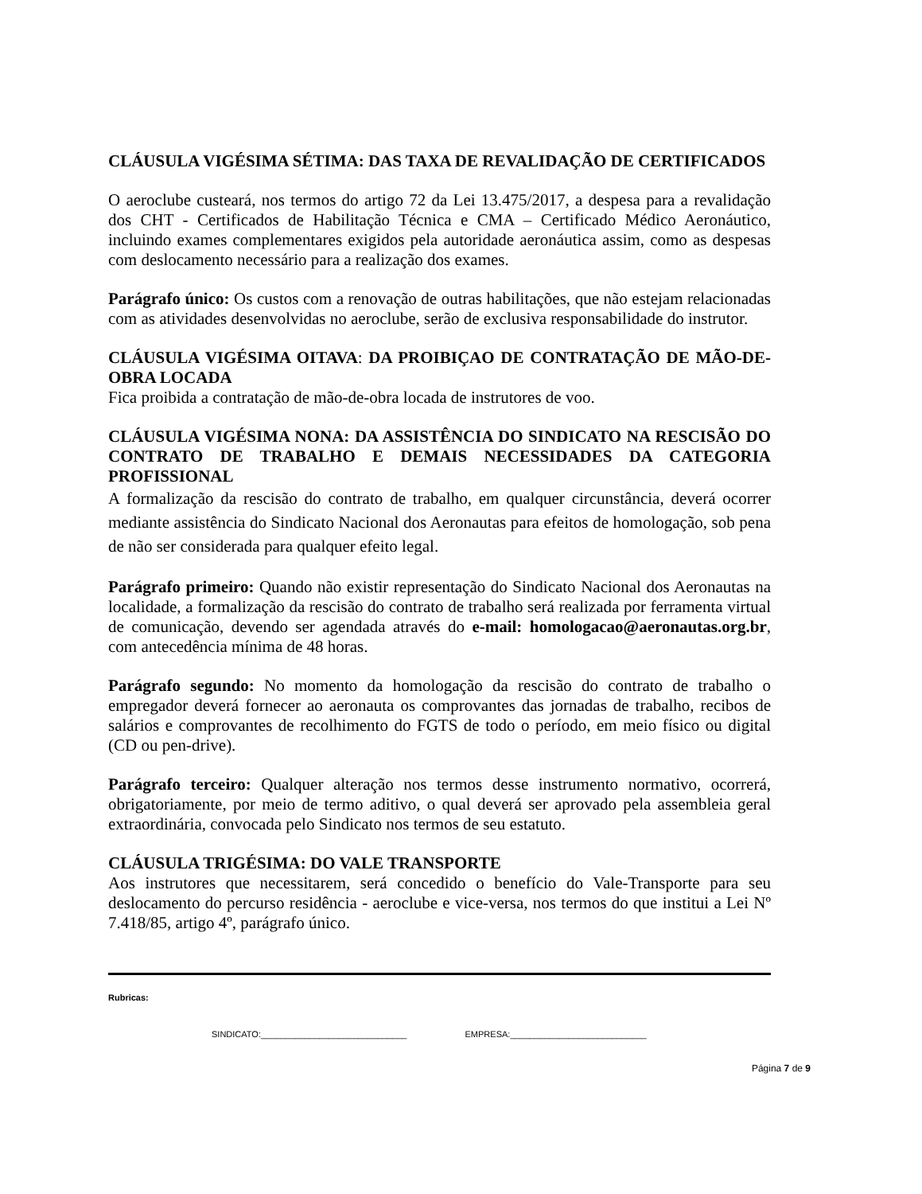CLÁUSULA VIGÉSIMA SÉTIMA: DAS TAXA DE REVALIDAÇÃO DE CERTIFICADOS
O aeroclube custeará, nos termos do artigo 72 da Lei 13.475/2017, a despesa para a revalidação dos CHT - Certificados de Habilitação Técnica e CMA – Certificado Médico Aeronáutico, incluindo exames complementares exigidos pela autoridade aeronáutica assim, como as despesas com deslocamento necessário para a realização dos exames.
Parágrafo único: Os custos com a renovação de outras habilitações, que não estejam relacionadas com as atividades desenvolvidas no aeroclube, serão de exclusiva responsabilidade do instrutor.
CLÁUSULA VIGÉSIMA OITAVA: DA PROIBIÇAO DE CONTRATAÇÃO DE MÃO-DE-OBRA LOCADA
Fica proibida a contratação de mão-de-obra locada de instrutores de voo.
CLÁUSULA VIGÉSIMA NONA: DA ASSISTÊNCIA DO SINDICATO NA RESCISÃO DO CONTRATO DE TRABALHO E DEMAIS NECESSIDADES DA CATEGORIA PROFISSIONAL
A formalização da rescisão do contrato de trabalho, em qualquer circunstância, deverá ocorrer mediante assistência do Sindicato Nacional dos Aeronautas para efeitos de homologação, sob pena de não ser considerada para qualquer efeito legal.
Parágrafo primeiro: Quando não existir representação do Sindicato Nacional dos Aeronautas na localidade, a formalização da rescisão do contrato de trabalho será realizada por ferramenta virtual de comunicação, devendo ser agendada através do e-mail: homologacao@aeronautas.org.br, com antecedência mínima de 48 horas.
Parágrafo segundo: No momento da homologação da rescisão do contrato de trabalho o empregador deverá fornecer ao aeronauta os comprovantes das jornadas de trabalho, recibos de salários e comprovantes de recolhimento do FGTS de todo o período, em meio físico ou digital (CD ou pen-drive).
Parágrafo terceiro: Qualquer alteração nos termos desse instrumento normativo, ocorrerá, obrigatoriamente, por meio de termo aditivo, o qual deverá ser aprovado pela assembleia geral extraordinária, convocada pelo Sindicato nos termos de seu estatuto.
CLÁUSULA TRIGÉSIMA: DO VALE TRANSPORTE
Aos instrutores que necessitarem, será concedido o benefício do Vale-Transporte para seu deslocamento do percurso residência - aeroclube e vice-versa, nos termos do que institui a Lei Nº 7.418/85, artigo 4º, parágrafo único.
Rubricas:
SINDICATO:______________________________ EMPRESA:____________________________
Página 7 de 9